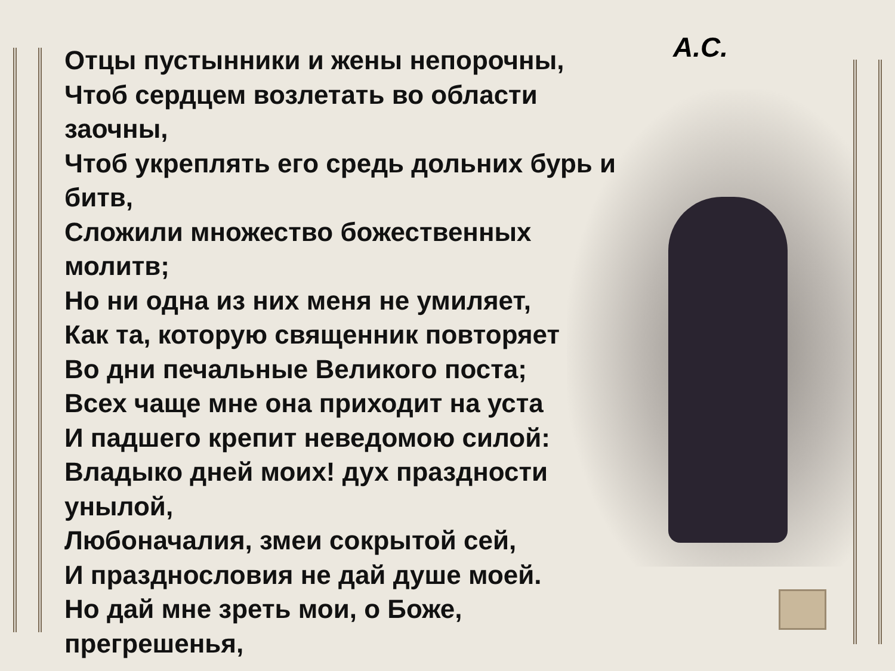А.С.
Отцы пустынники и жены непорочны,
Чтоб сердцем возлетать во области
заочны,
Чтоб укреплять его средь дольних бурь и
битв,
Сложили множество божественных
молитв;
Но ни одна из них меня не умиляет,
Как та, которую священник повторяет
Во дни печальные Великого поста;
Всех чаще мне она приходит на уста
И падшего крепит неведомою силой:
Владыко дней моих! дух праздности
унылой,
Любоначалия, змеи сокрытой сей,
И празднословия не дай душе моей.
Но дай мне зреть мои, о Боже,
прегрешенья,